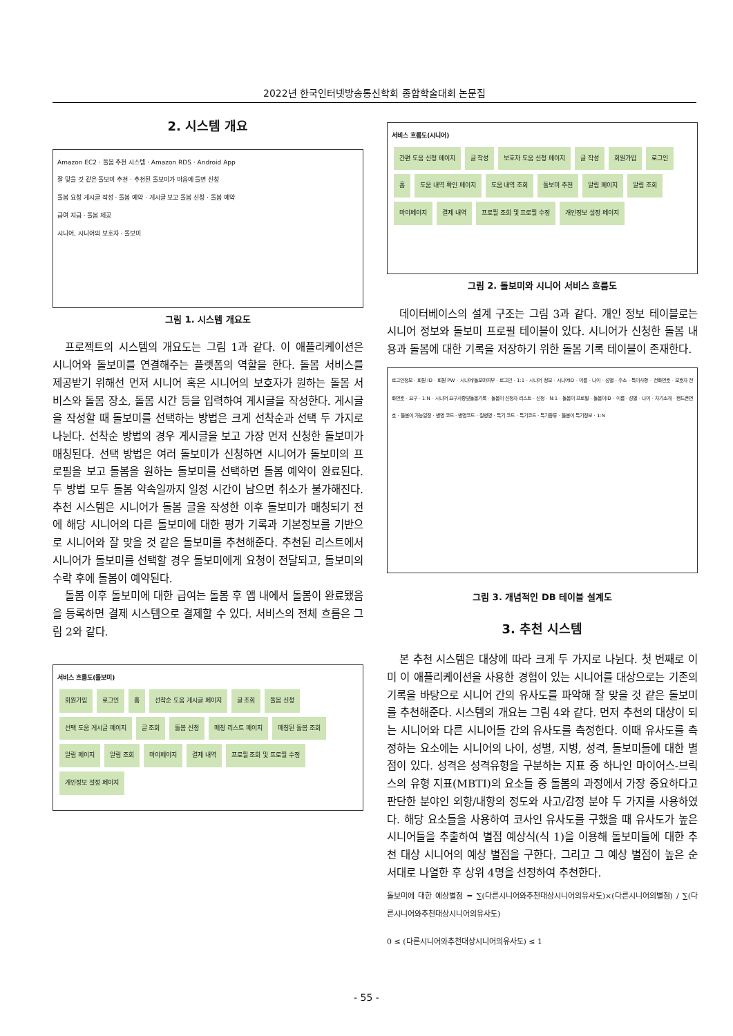2022년 한국인터넷방송통신학회 종합학술대회 논문집
2. 시스템 개요
Amazon EC2 · 돌봄 추천 시스템 · Amazon RDS · Android App
잘 맞을 것 같은 돌보미 추천 · 추천된 돌보미가 마음에 들면 신청
돌봄 요청 게시글 작성 · 돌봄 예약 · 게시글 보고 돌봄 신청 · 돌봄 예약
급여 지급 · 돌봄 제공
시니어, 시니어의 보호자 · 돌보미
그림 1. 시스템 개요도
프로젝트의 시스템의 개요도는 그림 1과 같다. 이 애플리케이션은 시니어와 돌보미를 연결해주는 플랫폼의 역할을 한다. 돌봄 서비스를 제공받기 위해선 먼저 시니어 혹은 시니어의 보호자가 원하는 돌봄 서비스와 돌봄 장소, 돌봄 시간 등을 입력하여 게시글을 작성한다. 게시글을 작성할 때 돌보미를 선택하는 방법은 크게 선착순과 선택 두 가지로 나뉜다. 선착순 방법의 경우 게시글을 보고 가장 먼저 신청한 돌보미가 매칭된다. 선택 방법은 여러 돌보미가 신청하면 시니어가 돌보미의 프로필을 보고 돌봄을 원하는 돌보미를 선택하면 돌봄 예약이 완료된다. 두 방법 모두 돌봄 약속일까지 일정 시간이 남으면 취소가 불가해진다. 추천 시스템은 시니어가 돌봄 글을 작성한 이후 돌보미가 매칭되기 전에 해당 시니어의 다른 돌보미에 대한 평가 기록과 기본정보를 기반으로 시니어와 잘 맞을 것 같은 돌보미를 추천해준다. 추천된 리스트에서 시니어가 돌보미를 선택할 경우 돌보미에게 요청이 전달되고, 돌보미의 수락 후에 돌봄이 예약된다.
돌봄 이후 돌보미에 대한 급여는 돌봄 후 앱 내에서 돌봄이 완료됐음을 등록하면 결제 시스템으로 결제할 수 있다. 서비스의 전체 흐름은 그림 2와 같다.
서비스 흐름도(돌보미)
회원가입 로그인 홈 선착순 도움 게시글 페이지 글 조회 돌봄 신청 선택 도움 게시글 페이지 글 조회 돌봄 신청 매칭 리스트 페이지 매칭된 돌봄 조회 알림 페이지 알림 조회 마이페이지 결제 내역 프로필 조회 및 프로필 수정 개인정보 설정 페이지
서비스 흐름도(시니어)
간편 도움 신청 페이지 글 작성 보호자 도움 신청 페이지 글 작성 회원가입 로그인 홈 도움 내역 확인 페이지 도움 내역 조회 돌보미 추천 알림 페이지 알림 조회 마이페이지 결제 내역 프로필 조회 및 프로필 수정 개인정보 설정 페이지
그림 2. 돌보미와 시니어 서비스 흐름도
데이터베이스의 설계 구조는 그림 3과 같다. 개인 정보 테이블로는 시니어 정보와 돌보미 프로필 테이블이 있다. 시니어가 신청한 돌봄 내용과 돌봄에 대한 기록을 저장하기 위한 돌봄 기록 테이블이 존재한다.
로그인정보 · 회원 ID · 회원 PW · 시니어/돌보미여부 · 로그인 · 1:1 · 시니어 정보 · 시니어ID · 이름 · 나이 · 성별 · 주소 · 특이사항 · 전화번호 · 보호자 전화번호 · 요구 · 1:N · 시니어 요구사항및돌봄기록 · 돌봄이 신청자 리스트 · 신청 · N:1 · 돌봄이 프로필 · 돌봄이ID · 이름 · 성별 · 나이 · 자기소개 · 핸드폰번호 · 돌봄이 가능일정 · 병명 코드 · 병명코드 · 질병명 · 특기 코드 · 특기코드 · 특기종류 · 돌봄이 특기정보 · 1:N
그림 3. 개념적인 DB 테이블 설계도
3. 추천 시스템
본 추천 시스템은 대상에 따라 크게 두 가지로 나뉜다. 첫 번째로 이미 이 애플리케이션을 사용한 경험이 있는 시니어를 대상으로는 기존의 기록을 바탕으로 시니어 간의 유사도를 파악해 잘 맞을 것 같은 돌보미를 추천해준다. 시스템의 개요는 그림 4와 같다. 먼저 추천의 대상이 되는 시니어와 다른 시니어들 간의 유사도를 측정한다. 이때 유사도를 측정하는 요소에는 시니어의 나이, 성별, 지병, 성격, 돌보미들에 대한 별점이 있다. 성격은 성격유형을 구분하는 지표 중 하나인 마이어스-브릭스의 유형 지표(MBTI)의 요소들 중 돌봄의 과정에서 가장 중요하다고 판단한 분야인 외향/내향의 정도와 사고/감정 분야 두 가지를 사용하였다. 해당 요소들을 사용하여 코사인 유사도를 구했을 때 유사도가 높은 시니어들을 추출하여 별점 예상식(식 1)을 이용해 돌보미들에 대한 추천 대상 시니어의 예상 별점을 구한다. 그리고 그 예상 별점이 높은 순서대로 나열한 후 상위 4명을 선정하여 추천한다.
돌보미에 대한 예상별점 = ∑(다른시니어와추천대상시니어의유사도)×(다른시니어의별점) / ∑(다른시니어와추천대상시니어의유사도)
0 ≤ (다른시니어와추천대상시니어의유사도) ≤ 1
- 55 -